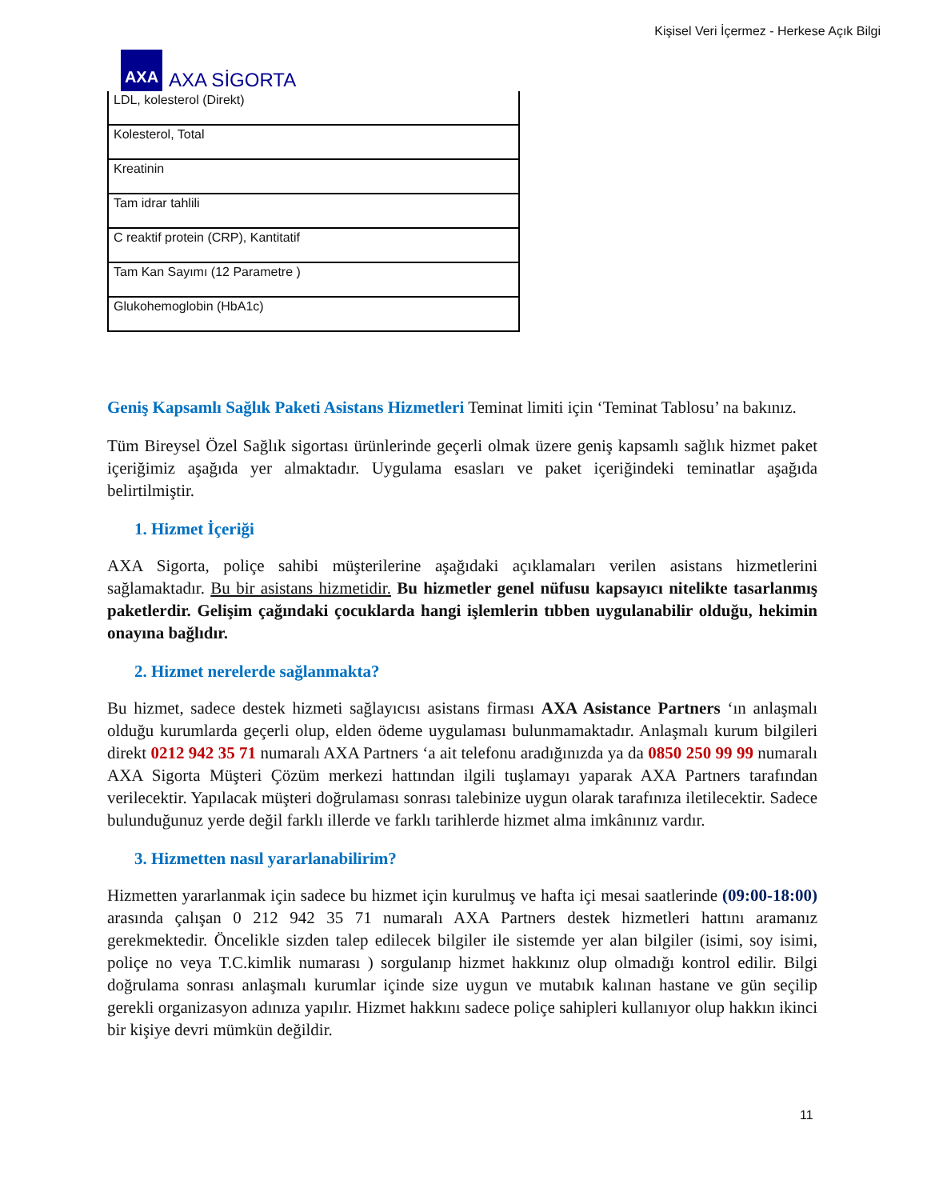Kişisel Veri İçermez - Herkese Açık Bilgi
AXA
AXA SİGORTA
| LDL, kolesterol (Direkt) |
| Kolesterol, Total |
| Kreatinin |
| Tam idrar tahlili |
| C reaktif protein (CRP), Kantitatif |
| Tam Kan Sayımı (12 Parametre ) |
| Glukohemoglobin (HbA1c) |
Geniş Kapsamlı Sağlık Paketi Asistans Hizmetleri Teminat limiti için ‘Teminat Tablosu’ na bakınız.
Tüm Bireysel Özel Sağlık sigortası ürünlerinde geçerli olmak üzere geniş kapsamlı sağlık hizmet paket içeriğimiz aşağıda yer almaktadır. Uygulama esasları ve paket içeriğindeki teminatlar aşağıda belirtilmiştir.
1. Hizmet İçeriği
AXA Sigorta, poliçe sahibi müşterilerine aşağıdaki açıklamaları verilen asistans hizmetlerini sağlamaktadır. Bu bir asistans hizmetidir. Bu hizmetler genel nüfusu kapsayıcı nitelikte tasarlanmış paketlerdir. Gelişim çağındaki çocuklarda hangi işlemlerin tıbben uygulanabilir olduğu, hekimin onayına bağlıdır.
2. Hizmet nerelerde sağlanmakta?
Bu hizmet, sadece destek hizmeti sağlayıcısı asistans firması AXA Asistance Partners ‘ın anlaşmalı olduğu kurumlarda geçerli olup, elden ödeme uygulaması bulunmamaktadır. Anlaşmalı kurum bilgileri direkt 0212 942 35 71 numaralı AXA Partners ‘a ait telefonu aradığınızda ya da 0850 250 99 99 numaralı AXA Sigorta Müşteri Çözüm merkezi hattından ilgili tuşlamayı yaparak AXA Partners tarafından verilecektir. Yapılacak müşteri doğrulaması sonrası talebinize uygun olarak tarafınıza iletilecektir. Sadece bulunduğunuz yerde değil farklı illerde ve farklı tarihlerde hizmet alma imkânınız vardır.
3. Hizmetten nasıl yararlanabilirim?
Hizmetten yararlanmak için sadece bu hizmet için kurulmuş ve hafta içi mesai saatlerinde (09:00-18:00) arasında çalışan 0 212 942 35 71 numaralı AXA Partners destek hizmetleri hattını aramanız gerekmektedir. Öncelikle sizden talep edilecek bilgiler ile sistemde yer alan bilgiler (isimi, soy isimi, poliçe no veya T.C.kimlik numarası ) sorgulanıp hizmet hakkınız olup olmadığı kontrol edilir. Bilgi doğrulama sonrası anlaşmalı kurumlar içinde size uygun ve mutabık kalınan hastane ve gün seçilip gerekli organizasyon adınıza yapılır. Hizmet hakkını sadece poliçe sahipleri kullanıyor olup hakkın ikinci bir kişiye devri mümkün değildir.
11